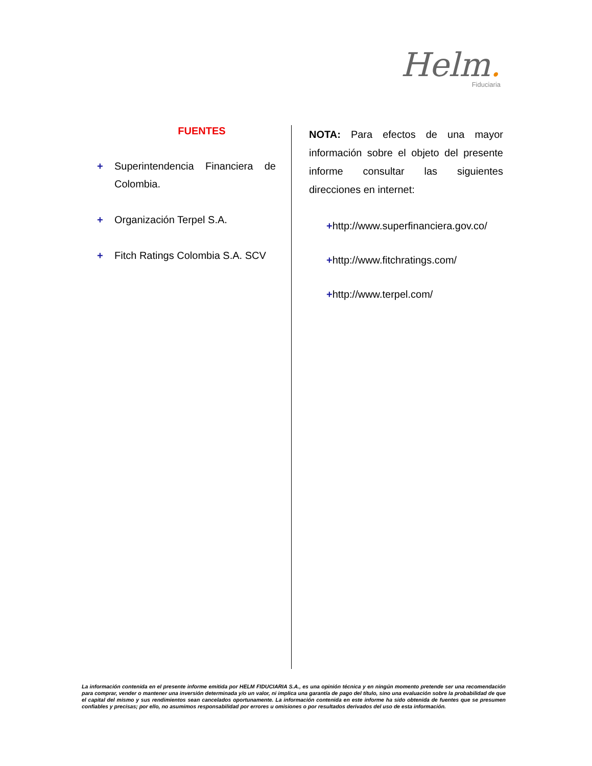Helm.
Fiduciaria
FUENTES
+ Superintendencia Financiera de Colombia.
+ Organización Terpel S.A.
+ Fitch Ratings Colombia S.A. SCV
NOTA: Para efectos de una mayor información sobre el objeto del presente informe consultar las siguientes direcciones en internet:
+http://www.superfinanciera.gov.co/
+http://www.fitchratings.com/
+http://www.terpel.com/
La información contenida en el presente informe emitida por HELM FIDUCIARIA S.A., es una opinión técnica y en ningún momento pretende ser una recomendación para comprar, vender o mantener una inversión determinada y/o un valor, ni implica una garantía de pago del título, sino una evaluación sobre la probabilidad de que el capital del mismo y sus rendimientos sean cancelados oportunamente. La información contenida en este informe ha sido obtenida de fuentes que se presumen confiables y precisas; por ello, no asumimos responsabilidad por errores u omisiones o por resultados derivados del uso de esta información.